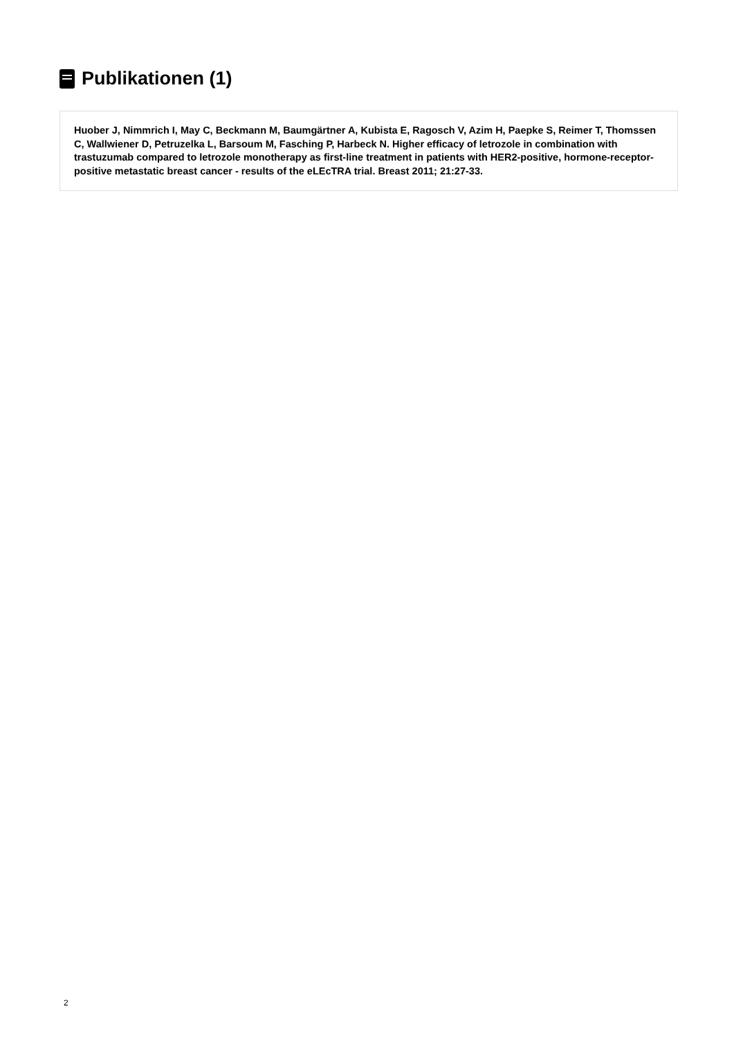Publikationen (1)
Huober J, Nimmrich I, May C, Beckmann M, Baumgärtner A, Kubista E, Ragosch V, Azim H, Paepke S, Reimer T, Thomssen C, Wallwiener D, Petruzelka L, Barsoum M, Fasching P, Harbeck N. Higher efficacy of letrozole in combination with trastuzumab compared to letrozole monotherapy as first-line treatment in patients with HER2-positive, hormone-receptor-positive metastatic breast cancer - results of the eLEcTRA trial. Breast 2011; 21:27-33.
2